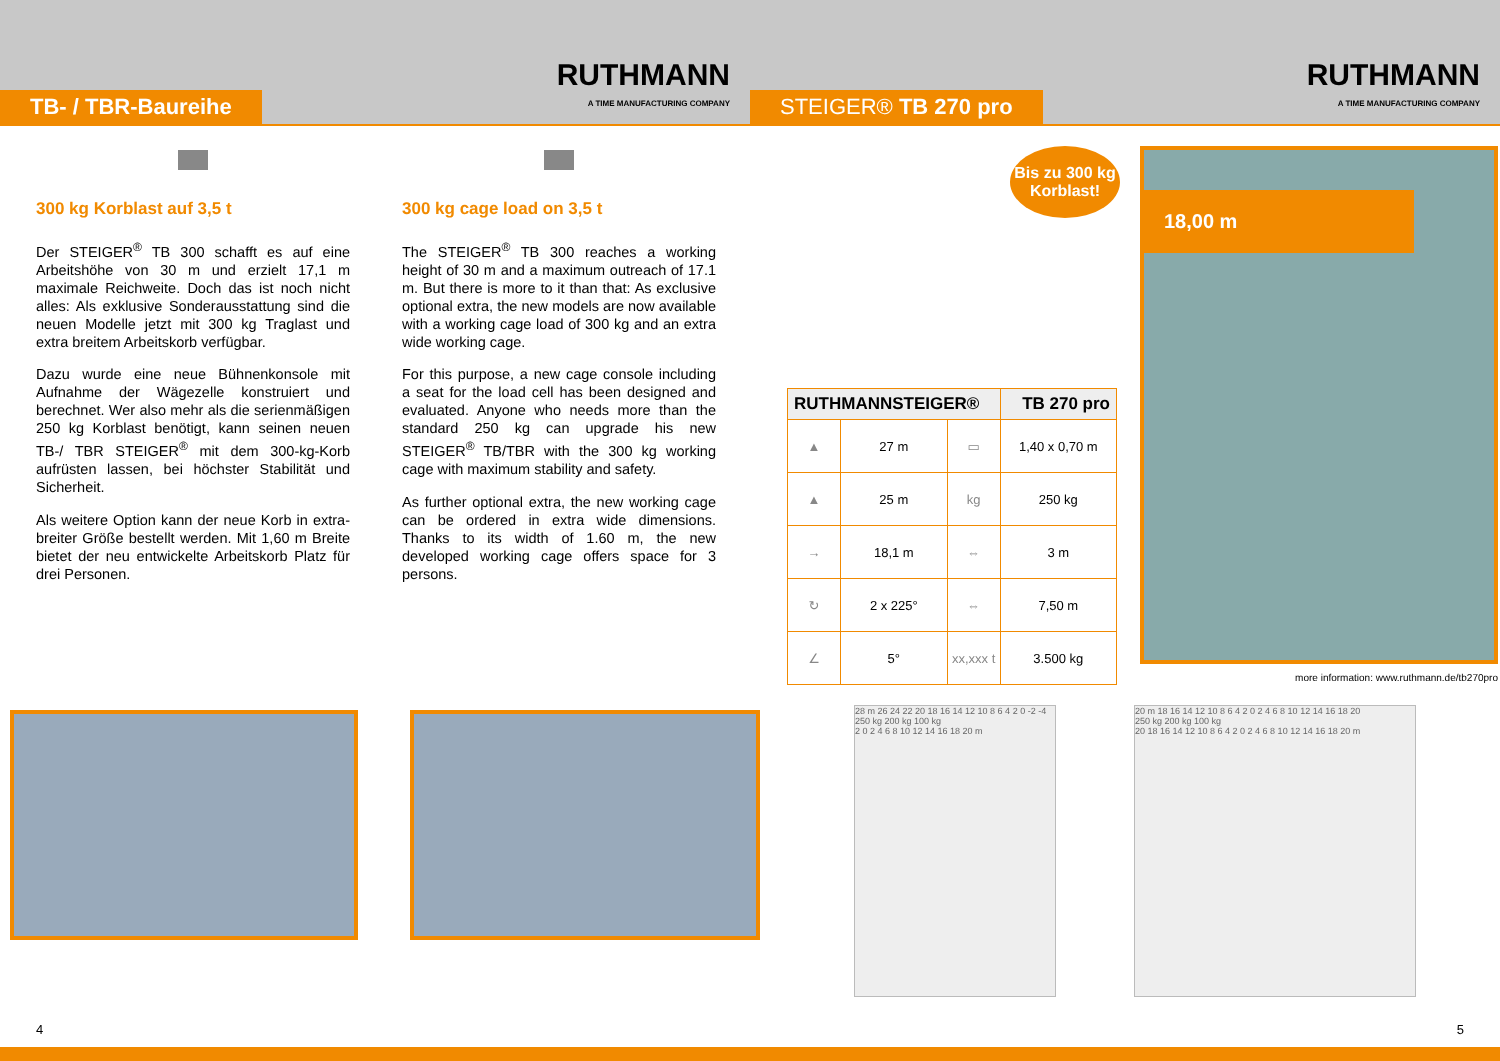TB- / TBR-Baureihe
RUTHMANN
A TIME MANUFACTURING COMPANY
STEIGER® TB 270 pro
RUTHMANN
A TIME MANUFACTURING COMPANY
300 kg Korblast auf 3,5 t
Der STEIGER<sup>®</sup> TB 300 schafft es auf eine Arbeitshöhe von 30 m und erzielt 17,1 m maximale Reichweite. Doch das ist noch nicht alles: Als exklusive Sonderausstattung sind die neuen Modelle jetzt mit 300 kg Traglast und extra breitem Arbeitskorb verfügbar.
Dazu wurde eine neue Bühnenkonsole mit Aufnahme der Wägezelle konstruiert und berechnet. Wer also mehr als die serienmäßigen 250 kg Korblast benötigt, kann seinen neuen TB-/ TBR STEIGER<sup>®</sup> mit dem 300-kg-Korb aufrüsten lassen, bei höchster Stabilität und Sicherheit.
Als weitere Option kann der neue Korb in extra-breiter Größe bestellt werden. Mit 1,60 m Breite bietet der neu entwickelte Arbeitskorb Platz für drei Personen.
300 kg cage load on 3,5 t
The STEIGER<sup>®</sup> TB 300 reaches a working height of 30 m and a maximum outreach of 17.1 m. But there is more to it than that: As exclusive optional extra, the new models are now available with a working cage load of 300 kg and an extra wide working cage.
For this purpose, a new cage console including a seat for the load cell has been designed and evaluated. Anyone who needs more than the standard 250 kg can upgrade his new STEIGER<sup>®</sup> TB/TBR with the 300 kg working cage with maximum stability and safety.
As further optional extra, the new working cage can be ordered in extra wide dimensions. Thanks to its width of 1.60 m, the new developed working cage offers space for 3 persons.
Bis zu 300 kg Korblast!
| RUTHMANNSTEIGER® | | | TB 270 pro |
| --- | --- | --- | --- |
| ▲ | 27 m | ▭ | 1,40 x 0,70 m |
| ▲ | 25 m | kg | 250 kg |
| → | 18,1 m | ⇔ | 3 m |
| ↻ | 2 x 225° | ⇔ | 7,50 m |
| ∠ | 5° | xx,xxx t | 3.500 kg |
18,00 m
more information: www.ruthmann.de/tb270pro
28 m 26 24 22 20 18 16 14 12 10 8 6 4 2 0 -2 -4
250 kg 200 kg 100 kg
2 0 2 4 6 8 10 12 14 16 18 20 m
20 m 18 16 14 12 10 8 6 4 2 0 2 4 6 8 10 12 14 16 18 20
250 kg 200 kg 100 kg
20 18 16 14 12 10 8 6 4 2 0 2 4 6 8 10 12 14 16 18 20 m
4 5